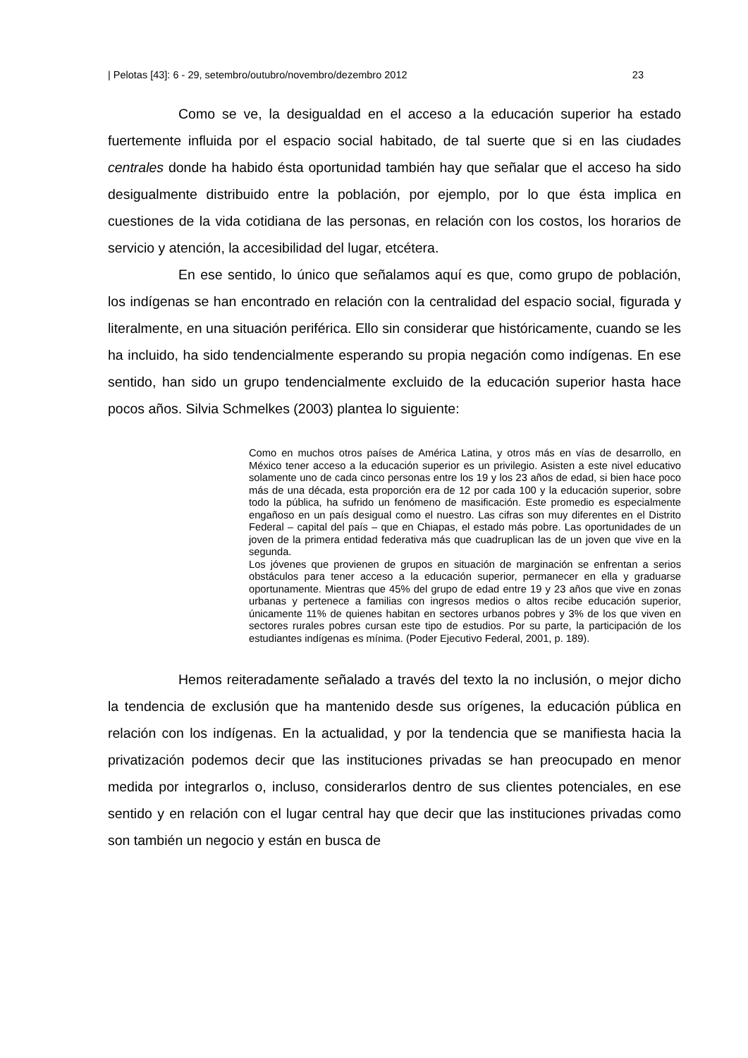| Pelotas [43]: 6 - 29, setembro/outubro/novembro/dezembro 2012 23
Como se ve, la desigualdad en el acceso a la educación superior ha estado fuertemente influida por el espacio social habitado, de tal suerte que si en las ciudades centrales donde ha habido ésta oportunidad también hay que señalar que el acceso ha sido desigualmente distribuido entre la población, por ejemplo, por lo que ésta implica en cuestiones de la vida cotidiana de las personas, en relación con los costos, los horarios de servicio y atención, la accesibilidad del lugar, etcétera.
En ese sentido, lo único que señalamos aquí es que, como grupo de población, los indígenas se han encontrado en relación con la centralidad del espacio social, figurada y literalmente, en una situación periférica. Ello sin considerar que históricamente, cuando se les ha incluido, ha sido tendencialmente esperando su propia negación como indígenas. En ese sentido, han sido un grupo tendencialmente excluido de la educación superior hasta hace pocos años. Silvia Schmelkes (2003) plantea lo siguiente:
Como en muchos otros países de América Latina, y otros más en vías de desarrollo, en México tener acceso a la educación superior es un privilegio. Asisten a este nivel educativo solamente uno de cada cinco personas entre los 19 y los 23 años de edad, si bien hace poco más de una década, esta proporción era de 12 por cada 100 y la educación superior, sobre todo la pública, ha sufrido un fenómeno de masificación. Este promedio es especialmente engañoso en un país desigual como el nuestro. Las cifras son muy diferentes en el Distrito Federal – capital del país – que en Chiapas, el estado más pobre. Las oportunidades de un joven de la primera entidad federativa más que cuadruplican las de un joven que vive en la segunda.
Los jóvenes que provienen de grupos en situación de marginación se enfrentan a serios obstáculos para tener acceso a la educación superior, permanecer en ella y graduarse oportunamente. Mientras que 45% del grupo de edad entre 19 y 23 años que vive en zonas urbanas y pertenece a familias con ingresos medios o altos recibe educación superior, únicamente 11% de quienes habitan en sectores urbanos pobres y 3% de los que viven en sectores rurales pobres cursan este tipo de estudios. Por su parte, la participación de los estudiantes indígenas es mínima. (Poder Ejecutivo Federal, 2001, p. 189).
Hemos reiteradamente señalado a través del texto la no inclusión, o mejor dicho la tendencia de exclusión que ha mantenido desde sus orígenes, la educación pública en relación con los indígenas. En la actualidad, y por la tendencia que se manifiesta hacia la privatización podemos decir que las instituciones privadas se han preocupado en menor medida por integrarlos o, incluso, considerarlos dentro de sus clientes potenciales, en ese sentido y en relación con el lugar central hay que decir que las instituciones privadas como son también un negocio y están en busca de